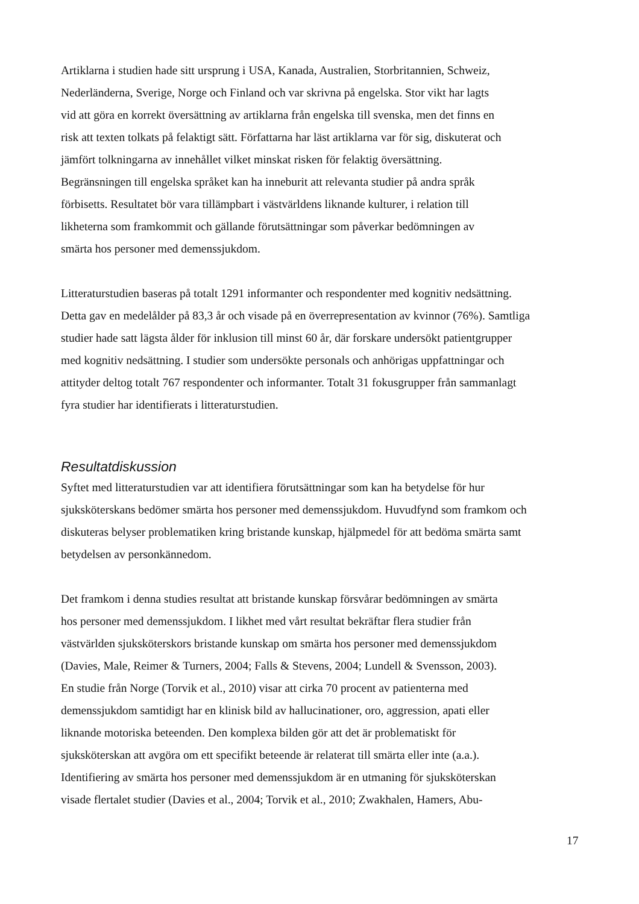Artiklarna i studien hade sitt ursprung i USA, Kanada, Australien, Storbritannien, Schweiz,
Nederländerna, Sverige, Norge och Finland och var skrivna på engelska. Stor vikt har lagts
vid att göra en korrekt översättning av artiklarna från engelska till svenska, men det finns en
risk att texten tolkats på felaktigt sätt. Författarna har läst artiklarna var för sig, diskuterat och
jämfört tolkningarna av innehållet vilket minskat risken för felaktig översättning.
Begränsningen till engelska språket kan ha inneburit att relevanta studier på andra språk
förbisetts. Resultatet bör vara tillämpbart i västvärldens liknande kulturer, i relation till
likheterna som framkommit och gällande förutsättningar som påverkar bedömningen av
smärta hos personer med demenssjukdom.
Litteraturstudien baseras på totalt 1291 informanter och respondenter med kognitiv nedsättning.
Detta gav en medelålder på 83,3 år och visade på en överrepresentation av kvinnor (76%). Samtliga
studier hade satt lägsta ålder för inklusion till minst 60 år, där forskare undersökt patientgrupper
med kognitiv nedsättning. I studier som undersökte personals och anhörigas uppfattningar och
attityder deltog totalt 767 respondenter och informanter. Totalt 31 fokusgrupper från sammanlagt
fyra studier har identifierats i litteraturstudien.
Resultatdiskussion
Syftet med litteraturstudien var att identifiera förutsättningar som kan ha betydelse för hur
sjuksköterskans bedömer smärta hos personer med demenssjukdom. Huvudfynd som framkom och
diskuteras belyser problematiken kring bristande kunskap, hjälpmedel för att bedöma smärta samt
betydelsen av personkännedom.
Det framkom i denna studies resultat att bristande kunskap försvårar bedömningen av smärta
hos personer med demenssjukdom. I likhet med vårt resultat bekräftar flera studier från
västvärlden sjuksköterskors bristande kunskap om smärta hos personer med demenssjukdom
(Davies, Male, Reimer & Turners, 2004; Falls & Stevens, 2004; Lundell & Svensson, 2003).
En studie från Norge (Torvik et al., 2010) visar att cirka 70 procent av patienterna med
demenssjukdom samtidigt har en klinisk bild av hallucinationer, oro, aggression, apati eller
liknande motoriska beteenden. Den komplexa bilden gör att det är problematiskt för
sjuksköterskan att avgöra om ett specifikt beteende är relaterat till smärta eller inte (a.a.).
Identifiering av smärta hos personer med demenssjukdom är en utmaning för sjuksköterskan
visade flertalet studier (Davies et al., 2004; Torvik et al., 2010; Zwakhalen, Hamers, Abu-
17